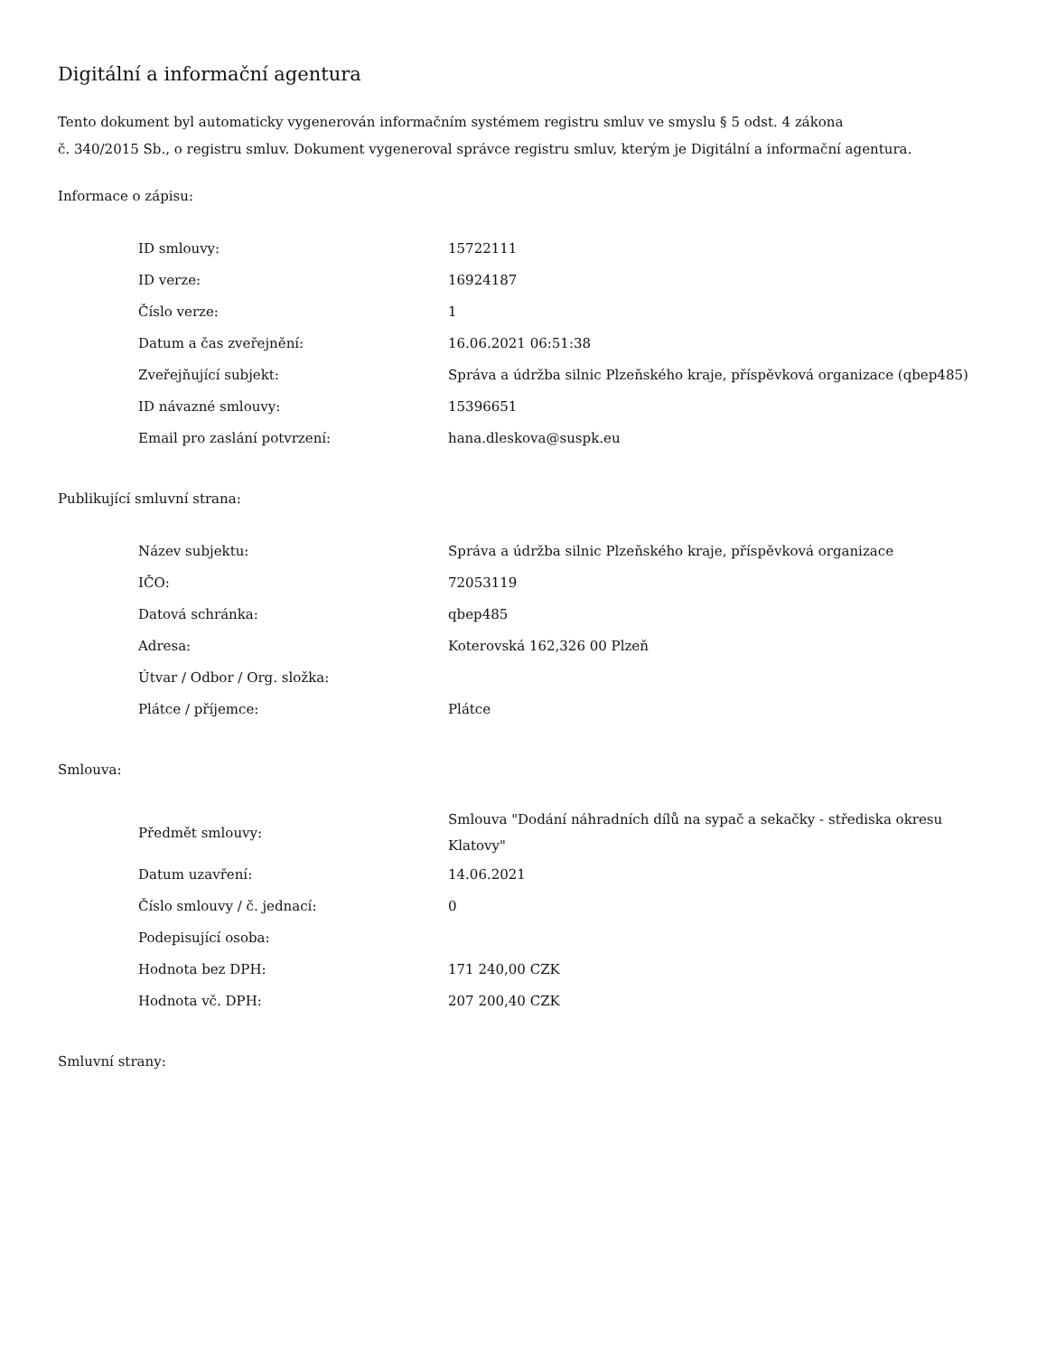Digitální a informační agentura
Tento dokument byl automaticky vygenerován informačním systémem registru smluv ve smyslu § 5 odst. 4 zákona
č. 340/2015 Sb., o registru smluv. Dokument vygeneroval správce registru smluv, kterým je Digitální a informační agentura.
Informace o zápisu:
| ID smlouvy: | 15722111 |
| ID verze: | 16924187 |
| Číslo verze: | 1 |
| Datum a čas zveřejnění: | 16.06.2021 06:51:38 |
| Zveřejňující subjekt: | Správa a údržba silnic Plzeňského kraje, příspěvková organizace (qbep485) |
| ID návazné smlouvy: | 15396651 |
| Email pro zaslání potvrzení: | hana.dleskova@suspk.eu |
Publikující smluvní strana:
| Název subjektu: | Správa a údržba silnic Plzeňského kraje, příspěvková organizace |
| IČO: | 72053119 |
| Datová schránka: | qbep485 |
| Adresa: | Koterovská 162,326 00 Plzeň |
| Útvar / Odbor / Org. složka: | |
| Plátce / příjemce: | Plátce |
Smlouva:
| Předmět smlouvy: | Smlouva "Dodání náhradních dílů na sypač a sekačky - střediska okresu Klatovy" |
| Datum uzavření: | 14.06.2021 |
| Číslo smlouvy / č. jednací: | 0 |
| Podepisující osoba: | |
| Hodnota bez DPH: | 171 240,00 CZK |
| Hodnota vč. DPH: | 207 200,40 CZK |
Smluvní strany: